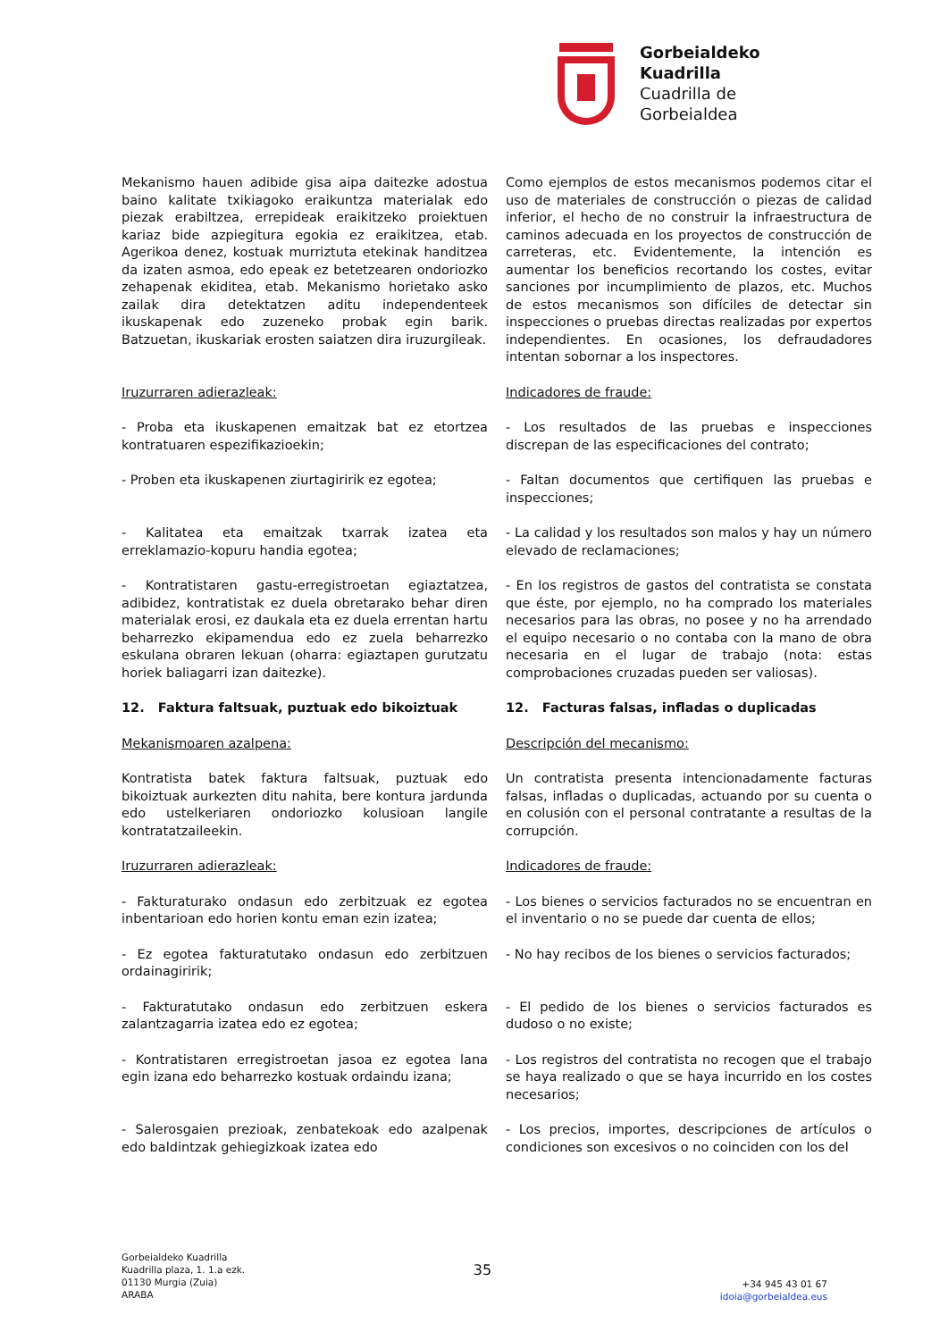Gorbeialdeko
Kuadrilla
Cuadrilla de
Gorbeialdea
Mekanismo hauen adibide gisa aipa daitezke adostua baino kalitate txikiagoko eraikuntza materialak edo piezak erabiltzea, errepideak eraikitzeko proiektuen kariaz bide azpiegitura egokia ez eraikitzea, etab. Agerikoa denez, kostuak murriztuta etekinak handitzea da izaten asmoa, edo epeak ez betetzearen ondoriozko zehapenak ekiditea, etab. Mekanismo horietako asko zailak dira detektatzen aditu independenteek ikuskapenak edo zuzeneko probak egin barik. Batzuetan, ikuskariak erosten saiatzen dira iruzurgileak.
Como ejemplos de estos mecanismos podemos citar el uso de materiales de construcción o piezas de calidad inferior, el hecho de no construir la infraestructura de caminos adecuada en los proyectos de construcción de carreteras, etc. Evidentemente, la intención es aumentar los beneficios recortando los costes, evitar sanciones por incumplimiento de plazos, etc. Muchos de estos mecanismos son difíciles de detectar sin inspecciones o pruebas directas realizadas por expertos independientes. En ocasiones, los defraudadores intentan sobornar a los inspectores.
Iruzurraren adierazleak: Indicadores de fraude:
- Proba eta ikuskapenen emaitzak bat ez etortzea kontratuaren espezifikazioekin;
- Los resultados de las pruebas e inspecciones discrepan de las especificaciones del contrato;
- Proben eta ikuskapenen ziurtagiririk ez egotea;
- Faltan documentos que certifiquen las pruebas e inspecciones;
- Kalitatea eta emaitzak txarrak izatea eta erreklamazio-kopuru handia egotea;
- La calidad y los resultados son malos y hay un número elevado de reclamaciones;
- Kontratistaren gastu-erregistroetan egiaztatzea, adibidez, kontratistak ez duela obretarako behar diren materialak erosi, ez daukala eta ez duela errentan hartu beharrezko ekipamendua edo ez zuela beharrezko eskulana obraren lekuan (oharra: egiaztapen gurutzatu horiek baliagarri izan daitezke).
- En los registros de gastos del contratista se constata que éste, por ejemplo, no ha comprado los materiales necesarios para las obras, no posee y no ha arrendado el equipo necesario o no contaba con la mano de obra necesaria en el lugar de trabajo (nota: estas comprobaciones cruzadas pueden ser valiosas).
12. Faktura faltsuak, puztuak edo bikoiztuak 12. Facturas falsas, infladas o duplicadas
Mekanismoaren azalpena: Descripción del mecanismo:
Kontratista batek faktura faltsuak, puztuak edo bikoiztuak aurkezten ditu nahita, bere kontura jardunda edo ustelkeriaren ondoriozko kolusioan langile kontratatzaileekin.
Un contratista presenta intencionadamente facturas falsas, infladas o duplicadas, actuando por su cuenta o en colusión con el personal contratante a resultas de la corrupción.
Iruzurraren adierazleak: Indicadores de fraude:
- Fakturaturako ondasun edo zerbitzuak ez egotea inbentarioan edo horien kontu eman ezin izatea;
- Los bienes o servicios facturados no se encuentran en el inventario o no se puede dar cuenta de ellos;
- Ez egotea fakturatutako ondasun edo zerbitzuen ordainagiririk;
- No hay recibos de los bienes o servicios facturados;
- Fakturatutako ondasun edo zerbitzuen eskera zalantzagarria izatea edo ez egotea;
- El pedido de los bienes o servicios facturados es dudoso o no existe;
- Kontratistaren erregistroetan jasoa ez egotea lana egin izana edo beharrezko kostuak ordaindu izana;
- Los registros del contratista no recogen que el trabajo se haya realizado o que se haya incurrido en los costes necesarios;
- Salerosgaien prezioak, zenbatekoak edo azalpenak edo baldintzak gehiegizkoak izatea edo
- Los precios, importes, descripciones de artículos o condiciones son excesivos o no coinciden con los del
Gorbeialdeko Kuadrilla
Kuadrilla plaza, 1. 1.a ezk.
01130 Murgia (Zuia)
ARABA
35
+34 945 43 01 67
idoia@gorbeialdea.eus